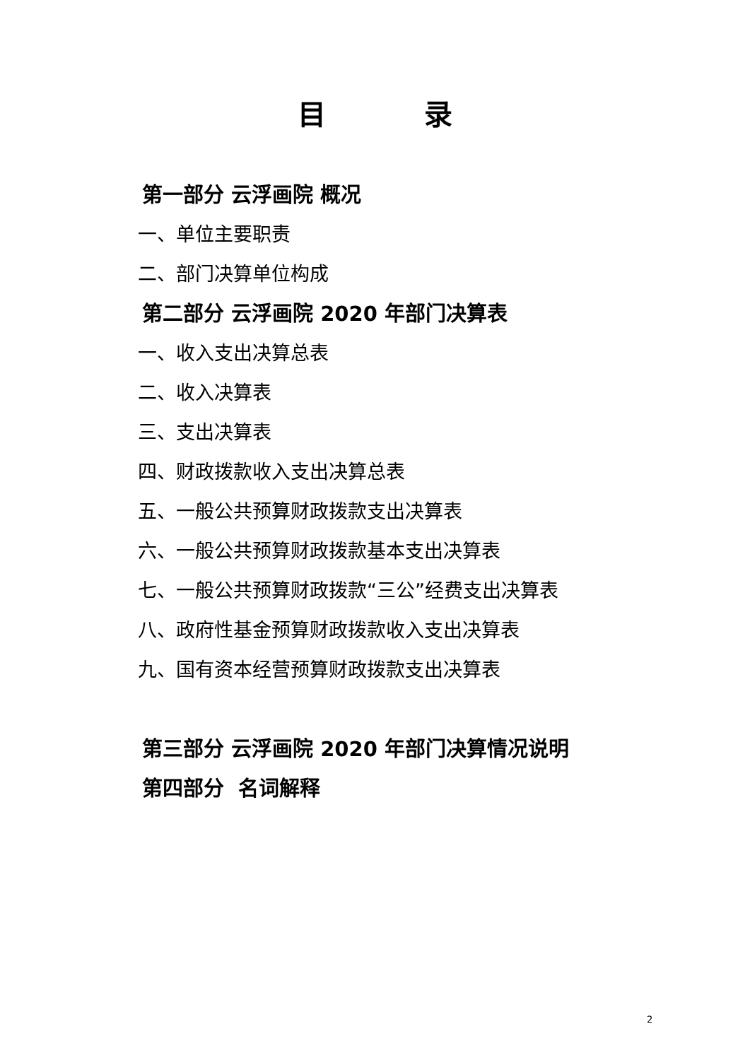目 录
第一部分 云浮画院 概况
一、单位主要职责
二、部门决算单位构成
第二部分 云浮画院 2020 年部门决算表
一、收入支出决算总表
二、收入决算表
三、支出决算表
四、财政拨款收入支出决算总表
五、一般公共预算财政拨款支出决算表
六、一般公共预算财政拨款基本支出决算表
七、一般公共预算财政拨款“三公”经费支出决算表
八、政府性基金预算财政拨款收入支出决算表
九、国有资本经营预算财政拨款支出决算表
第三部分 云浮画院 2020 年部门决算情况说明
第四部分 名词解释
2